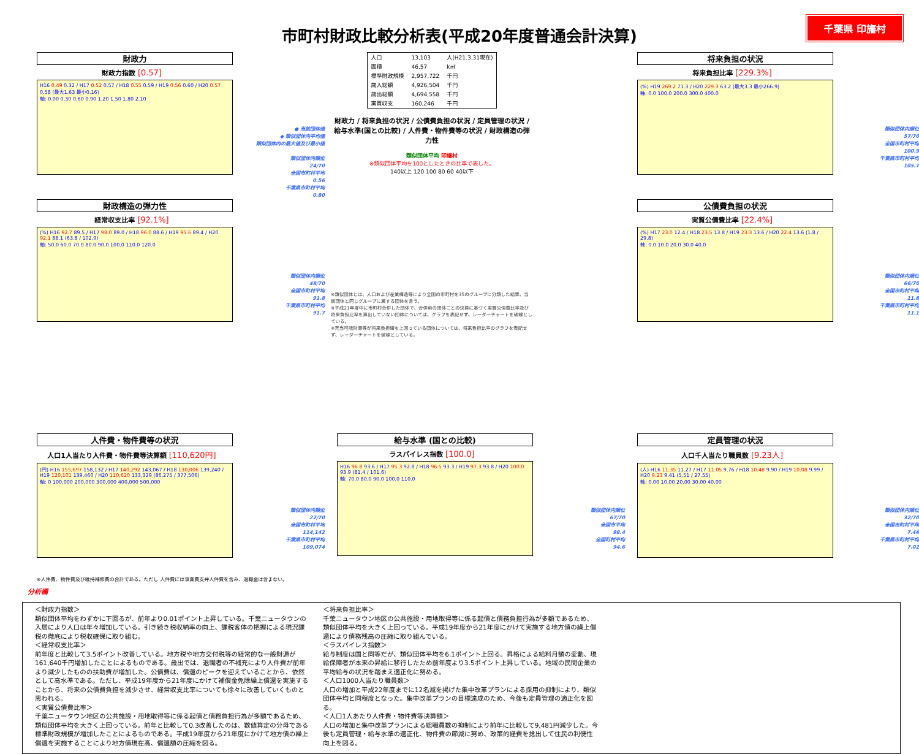千葉県 印旛村
市町村財政比較分析表(平成20年度普通会計決算)
財政力
財政力指数 [0.57]
H16 0.49 0.32 / H17 0.52 0.57 / H18 0.55 0.59 / H19 0.56 0.60 / H20 0.57 0.58 (最大1.63 最小0.16)
軸: 0.00 0.30 0.60 0.90 1.20 1.50 1.80 2.10
● 当該団体値
◆ 類似団体内平均値
類似団体内の最大値及び最小値
類似団体内順位
24/70
全国市町村平均
0.56
千葉県市町村平均
0.80
| 人口 | 13,103 | 人(H21.3.31現在) |
| 面積 | 46.57 | k㎡ |
| 標準財政規模 | 2,957,722 | 千円 |
| 歳入総額 | 4,926,504 | 千円 |
| 歳出総額 | 4,694,558 | 千円 |
| 実質収支 | 160,246 | 千円 |
財政力 / 将来負担の状況 / 公債費負担の状況 / 定員管理の状況 / 給与水準(国との比較) / 人件費・物件費等の状況 / 財政構造の弾力性
類似団体平均 印旛村
※類似団体平均を100としたときの比率で表した。
140以上 120 100 80 60 40以下
将来負担の状況
将来負担比率 [229.3%]
(%) H19 269.2 71.3 / H20 229.3 63.2 (最大3.3 最小266.9)
軸: 0.0 100.0 200.0 300.0 400.0
類似団体内順位
57/70
全国市町村平均
100.9
千葉県市町村平均
105.7
財政構造の弾力性
経常収支比率 [92.1%]
(%) H16 92.7 89.5 / H17 98.0 89.0 / H18 96.0 88.6 / H19 95.6 89.4 / H20 92.1 88.1 (63.8 / 102.9)
軸: 50.0 60.0 70.0 80.0 90.0 100.0 110.0 120.0
類似団体内順位
48/70
全国市町村平均
91.8
千葉県市町村平均
91.7
※類似団体とは、人口および産業構造等により全国の市町村を35のグループに分類した結果、当該団体と同じグループに属する団体を言う。
※平成21年度中に市町村合併した団体で、合併前の団体ごとの決算に基づく実質公債費比率及び将来負担比率を算出していない団体については、グラフを表記せず、レーダーチャートを破線としている。
※充当可能財源等が将来負担額を上回っている団体については、将来負担比率のグラフを表記せず、レーダーチャートを破線としている。
公債費負担の状況
実質公債費比率 [22.4%]
(%) H17 23.0 12.4 / H18 23.5 13.8 / H19 23.3 13.6 / H20 22.4 13.6 (1.8 / 29.8)
軸: 0.0 10.0 20.0 30.0 40.0
類似団体内順位
66/70
全国市町村平均
11.8
千葉県市町村平均
11.1
人件費・物件費等の状況
人口1人当たり人件費・物件費等決算額 [110,620円]
(円) H16 155,697 158,132 / H17 140,292 143,067 / H18 130,006 139,240 / H19 120,101 139,460 / H20 110,620 133,329 (86,275 / 377,506)
軸: 0 100,000 200,000 300,000 400,000 500,000
類似団体内順位
22/70
全国市町村平均
114,142
千葉県市町村平均
109,074
給与水準 (国との比較)
ラスパイレス指数 [100.0]
H16 96.8 93.6 / H17 95.3 92.8 / H18 96.5 93.3 / H19 97.3 93.8 / H20 100.0 93.9 (81.4 / 101.6)
軸: 70.0 80.0 90.0 100.0 110.0
類似団体内順位
67/70
全国市平均
98.4
全国町村平均
94.6
定員管理の状況
人口千人当たり職員数 [9.23人]
(人) H16 11.35 11.27 / H17 11.05 9.76 / H18 10.48 9.90 / H19 10.08 9.99 / H20 9.23 9.41 (5.51 / 27.55)
軸: 0.00 10.00 20.00 30.00 40.00
類似団体内順位
32/70
全国市町村平均
7.46
千葉県市町村平均
7.02
※人件費、物件費及び維持補修費の合計である。ただし 人件費には事業費支弁人件費を含み、退職金は含まない。
分析欄
＜財政力指数＞
類似団体平均をわずかに下回るが、前年より0.01ポイント上昇している。千葉ニュータウンの入居により人口は年々増加している。引き続き税収納率の向上、課税客体の把握による現況課税の徹底により税収確保に取り組む。
＜経常収支比率＞
前年度と比較して3.5ポイント改善している。地方税や地方交付税等の経常的な一般財源が161,640千円増加したことによるものである。歳出では、退職者の不補充により人件費が前年より減少したものの扶助費が増加した。公債費は、償還のピークを迎えていることから、依然として高水準である。ただし、平成19年度から21年度にかけて補償金免除繰上償還を実施することから、将来の公債費負担を減少させ、経常収支比率についても徐々に改善していくものと思われる。
＜実質公債費比率＞
千葉ニュータウン地区の公共施設・用地取得等に係る起債と債務負担行為が多額であるため、類似団体平均を大きく上回っている。前年と比較して0.3改善したのは、数値算定の分母である標準財政規模が増加したことによるものである。平成19年度から21年度にかけて地方債の繰上償還を実施することにより地方債現在高、償還額の圧縮を図る。
＜将来負担比率＞
千葉ニュータウン地区の公共施設・用地取得等に係る起債と債務負担行為が多額であるため、類似団体平均を大きく上回っている。平成19年度から21年度にかけて実施する地方債の繰上償還により債務残高の圧縮に取り組んでいる。
＜ラスパイレス指数＞
給与制度は国と同等だが、類似団体平均を6.1ポイント上回る。昇格による給料月額の変動、現給保障者が本来の昇給に移行したため前年度より3.5ポイント上昇している。地域の民間企業の平均給与の状況を踏まえ適正化に努める。
＜人口1000人当たり職員数＞
人口の増加と平成22年度までに12名減を掲げた集中改革プランによる採用の抑制により、類似団体平均と同程度となった。集中改革プランの目標達成のため、今後も定員管理の適正化を図る。
＜人口1人あたり人件費・物件費等決算額＞
人口の増加と集中改革プランによる総職員数の抑制により前年に比較して9,481円減少した。今後も定員管理・給与水準の適正化、物件費の節減に努め、政策的経費を捻出して住民の利便性向上を図る。